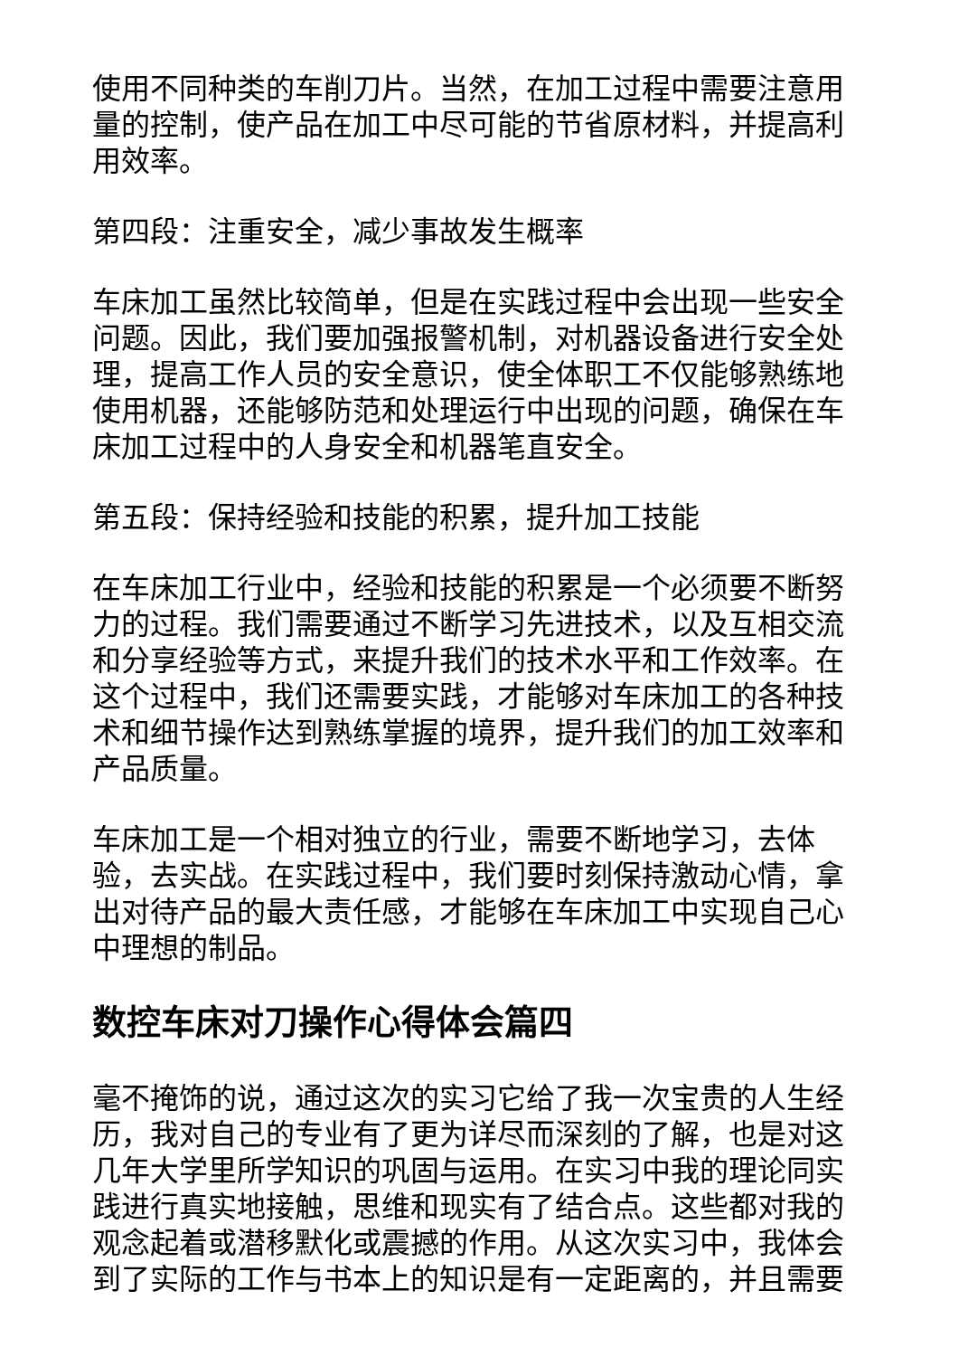使用不同种类的车削刀片。当然，在加工过程中需要注意用量的控制，使产品在加工中尽可能的节省原材料，并提高利用效率。
第四段：注重安全，减少事故发生概率
车床加工虽然比较简单，但是在实践过程中会出现一些安全问题。因此，我们要加强报警机制，对机器设备进行安全处理，提高工作人员的安全意识，使全体职工不仅能够熟练地使用机器，还能够防范和处理运行中出现的问题，确保在车床加工过程中的人身安全和机器笔直安全。
第五段：保持经验和技能的积累，提升加工技能
在车床加工行业中，经验和技能的积累是一个必须要不断努力的过程。我们需要通过不断学习先进技术，以及互相交流和分享经验等方式，来提升我们的技术水平和工作效率。在这个过程中，我们还需要实践，才能够对车床加工的各种技术和细节操作达到熟练掌握的境界，提升我们的加工效率和产品质量。
车床加工是一个相对独立的行业，需要不断地学习，去体验，去实战。在实践过程中，我们要时刻保持激动心情，拿出对待产品的最大责任感，才能够在车床加工中实现自己心中理想的制品。
数控车床对刀操作心得体会篇四
毫不掩饰的说，通过这次的实习它给了我一次宝贵的人生经历，我对自己的专业有了更为详尽而深刻的了解，也是对这几年大学里所学知识的巩固与运用。在实习中我的理论同实践进行真实地接触，思维和现实有了结合点。这些都对我的观念起着或潜移默化或震撼的作用。从这次实习中，我体会到了实际的工作与书本上的知识是有一定距离的，并且需要